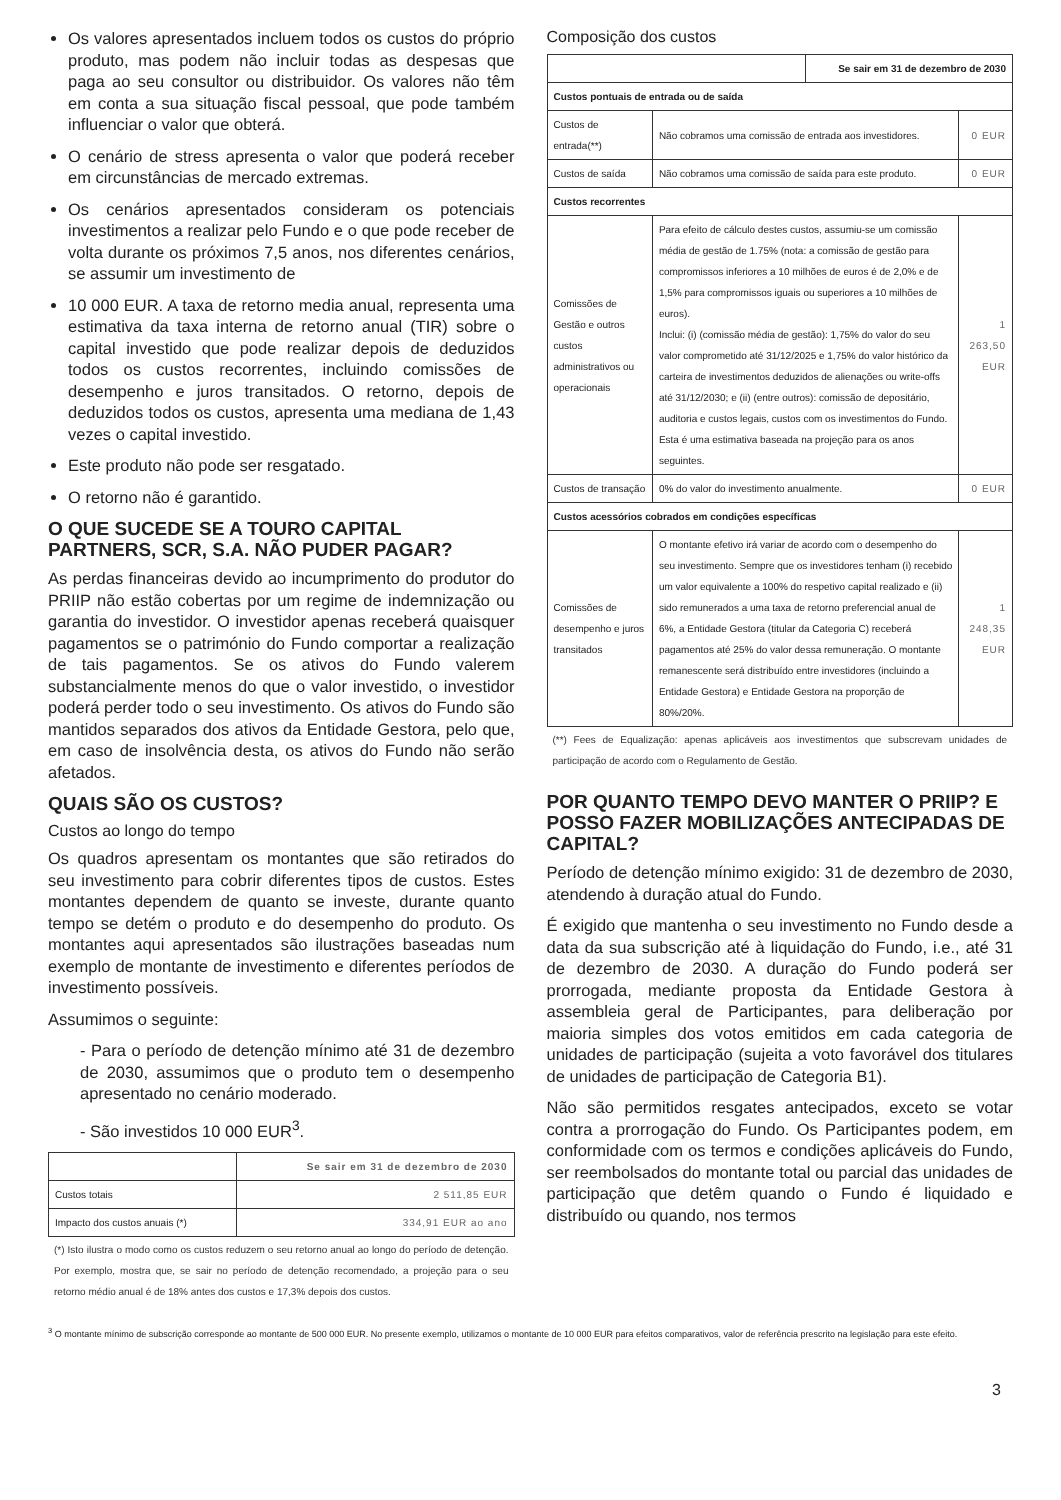Os valores apresentados incluem todos os custos do próprio produto, mas podem não incluir todas as despesas que paga ao seu consultor ou distribuidor. Os valores não têm em conta a sua situação fiscal pessoal, que pode também influenciar o valor que obterá.
O cenário de stress apresenta o valor que poderá receber em circunstâncias de mercado extremas.
Os cenários apresentados consideram os potenciais investimentos a realizar pelo Fundo e o que pode receber de volta durante os próximos 7,5 anos, nos diferentes cenários, se assumir um investimento de
10 000 EUR. A taxa de retorno media anual, representa uma estimativa da taxa interna de retorno anual (TIR) sobre o capital investido que pode realizar depois de deduzidos todos os custos recorrentes, incluindo comissões de desempenho e juros transitados. O retorno, depois de deduzidos todos os custos, apresenta uma mediana de 1,43 vezes o capital investido.
Este produto não pode ser resgatado.
O retorno não é garantido.
O QUE SUCEDE SE A TOURO CAPITAL PARTNERS, SCR, S.A. NÃO PUDER PAGAR?
As perdas financeiras devido ao incumprimento do produtor do PRIIP não estão cobertas por um regime de indemnização ou garantia do investidor. O investidor apenas receberá quaisquer pagamentos se o património do Fundo comportar a realização de tais pagamentos. Se os ativos do Fundo valerem substancialmente menos do que o valor investido, o investidor poderá perder todo o seu investimento. Os ativos do Fundo são mantidos separados dos ativos da Entidade Gestora, pelo que, em caso de insolvência desta, os ativos do Fundo não serão afetados.
QUAIS SÃO OS CUSTOS?
Custos ao longo do tempo
Os quadros apresentam os montantes que são retirados do seu investimento para cobrir diferentes tipos de custos. Estes montantes dependem de quanto se investe, durante quanto tempo se detém o produto e do desempenho do produto. Os montantes aqui apresentados são ilustrações baseadas num exemplo de montante de investimento e diferentes períodos de investimento possíveis.
Assumimos o seguinte:
- Para o período de detenção mínimo até 31 de dezembro de 2030, assumimos que o produto tem o desempenho apresentado no cenário moderado.
- São investidos 10 000 EUR<sup>3</sup>.
| | Se sair em 31 de dezembro de 2030 |
| --- | --- |
| Custos totais | 2 511,85 EUR |
| Impacto dos custos anuais (*) | 334,91 EUR ao ano |
(*) Isto ilustra o modo como os custos reduzem o seu retorno anual ao longo do período de detenção. Por exemplo, mostra que, se sair no período de detenção recomendado, a projeção para o seu retorno médio anual é de 18% antes dos custos e 17,3% depois dos custos.
Composição dos custos
| | | Se sair em 31 de dezembro de 2030 | |
| --- | --- | --- | --- |
| Custos pontuais de entrada ou de saída | | | |
| Custos de entrada(**) | Não cobramos uma comissão de entrada aos investidores. | | 0 EUR |
| Custos de saída | Não cobramos uma comissão de saída para este produto. | | 0 EUR |
| Custos recorrentes | | | |
| Comissões de Gestão e outros custos administrativos ou operacionais | Para efeito de cálculo destes custos, assumiu-se um comissão média de gestão de 1.75% (nota: a comissão de gestão para compromissos inferiores a 10 milhões de euros é de 2,0% e de 1,5% para compromissos iguais ou superiores a 10 milhões de euros). Inclui: (i) (comissão média de gestão): 1,75% do valor do seu valor comprometido até 31/12/2025 e 1,75% do valor histórico da carteira de investimentos deduzidos de alienações ou write-offs até 31/12/2030; e (ii) (entre outros): comissão de depositário, auditoria e custos legais, custos com os investimentos do Fundo. Esta é uma estimativa baseada na projeção para os anos seguintes. | | 1 263,50 EUR |
| Custos de transação | 0% do valor do investimento anualmente. | | 0 EUR |
| Custos acessórios cobrados em condições específicas | | | |
| Comissões de desempenho e juros transitados | O montante efetivo irá variar de acordo com o desempenho do seu investimento. Sempre que os investidores tenham (i) recebido um valor equivalente a 100% do respetivo capital realizado e (ii) sido remunerados a uma taxa de retorno preferencial anual de 6%, a Entidade Gestora (titular da Categoria C) receberá pagamentos até 25% do valor dessa remuneração. O montante remanescente será distribuído entre investidores (incluindo a Entidade Gestora) e Entidade Gestora na proporção de 80%/20%. | | 1 248,35 EUR |
(**) Fees de Equalização: apenas aplicáveis aos investimentos que subscrevam unidades de participação de acordo com o Regulamento de Gestão.
POR QUANTO TEMPO DEVO MANTER O PRIIP? E POSSO FAZER MOBILIZAÇÕES ANTECIPADAS DE CAPITAL?
Período de detenção mínimo exigido: 31 de dezembro de 2030, atendendo à duração atual do Fundo.
É exigido que mantenha o seu investimento no Fundo desde a data da sua subscrição até à liquidação do Fundo, i.e., até 31 de dezembro de 2030. A duração do Fundo poderá ser prorrogada, mediante proposta da Entidade Gestora à assembleia geral de Participantes, para deliberação por maioria simples dos votos emitidos em cada categoria de unidades de participação (sujeita a voto favorável dos titulares de unidades de participação de Categoria B1).
Não são permitidos resgates antecipados, exceto se votar contra a prorrogação do Fundo. Os Participantes podem, em conformidade com os termos e condições aplicáveis do Fundo, ser reembolsados do montante total ou parcial das unidades de participação que detêm quando o Fundo é liquidado e distribuído ou quando, nos termos
<sup>3</sup> O montante mínimo de subscrição corresponde ao montante de 500 000 EUR. No presente exemplo, utilizamos o montante de 10 000 EUR para efeitos comparativos, valor de referência prescrito na legislação para este efeito.
3